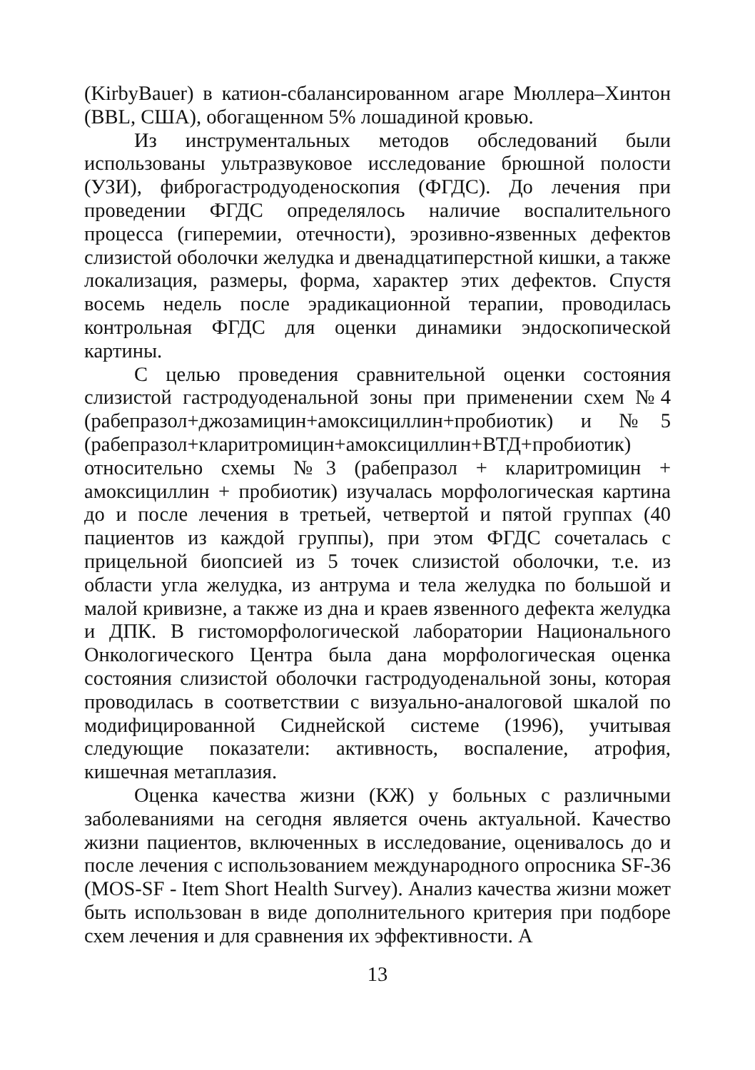(KirbyBauer) в катион-сбалансированном агаре Мюллера–Хинтон (BBL, США), обогащенном 5% лошадиной кровью.
Из инструментальных методов обследований были использованы ультразвуковое исследование брюшной полости (УЗИ), фиброгастродуоденоскопия (ФГДС). До лечения при проведении ФГДС определялось наличие воспалительного процесса (гиперемии, отечности), эрозивно-язвенных дефектов слизистой оболочки желудка и двенадцатиперстной кишки, а также локализация, размеры, форма, характер этих дефектов. Спустя восемь недель после эрадикационной терапии, проводилась контрольная ФГДС для оценки динамики эндоскопической картины.
С целью проведения сравнительной оценки состояния слизистой гастродуоденальной зоны при применении схем №4 (рабепразол+джозамицин+амоксициллин+пробиотик) и №5 (рабепразол+кларитромицин+амоксициллин+ВТД+пробиотик)
относительно схемы №3 (рабепразол + кларитромицин + амоксициллин + пробиотик) изучалась морфологическая картина до и после лечения в третьей, четвертой и пятой группах (40 пациентов из каждой группы), при этом ФГДС сочеталась с прицельной биопсией из 5 точек слизистой оболочки, т.е. из области угла желудка, из антрума и тела желудка по большой и малой кривизне, а также из дна и краев язвенного дефекта желудка и ДПК. В гистоморфологической лаборатории Национального Онкологического Центра была дана морфологическая оценка состояния слизистой оболочки гастродуоденальной зоны, которая проводилась в соответствии с визуально-аналоговой шкалой по модифицированной Сиднейской системе (1996), учитывая следующие показатели: активность, воспаление, атрофия, кишечная метаплазия.
Оценка качества жизни (КЖ) у больных с различными заболеваниями на сегодня является очень актуальной. Качество жизни пациентов, включенных в исследование, оценивалось до и после лечения с использованием международного опросника SF-36 (MOS-SF - Item Short Health Survey). Анализ качества жизни может быть использован в виде дополнительного критерия при подборе схем лечения и для сравнения их эффективности. А
13